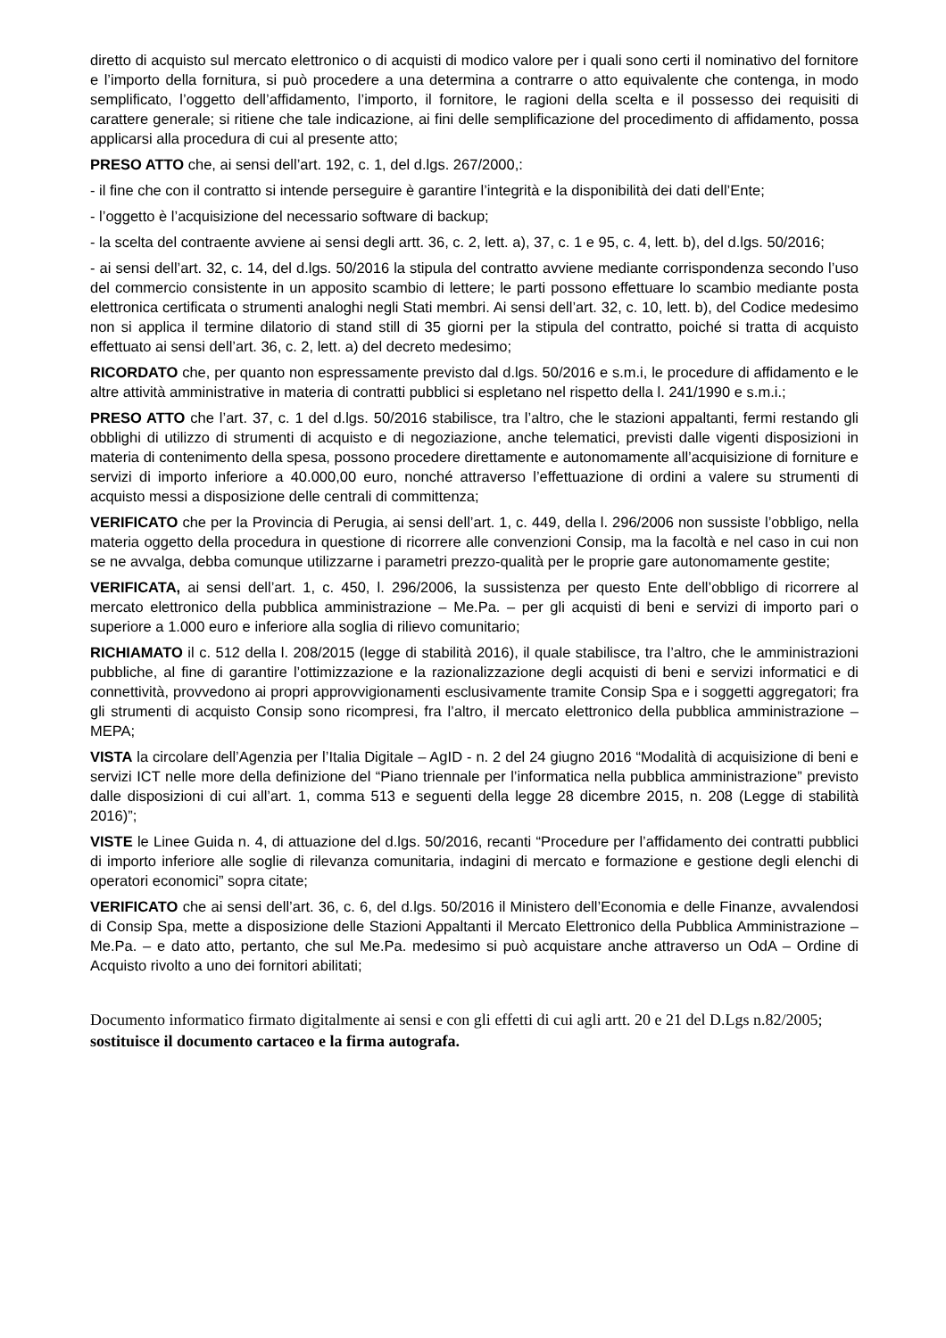diretto di acquisto sul mercato elettronico o di acquisti di modico valore per i quali sono certi il nominativo del fornitore e l’importo della fornitura, si può procedere a una determina a contrarre o atto equivalente che contenga, in modo semplificato, l’oggetto dell’affidamento, l’importo, il fornitore, le ragioni della scelta e il possesso dei requisiti di carattere generale; si ritiene che tale indicazione, ai fini delle semplificazione del procedimento di affidamento, possa applicarsi alla procedura di cui al presente atto;
PRESO ATTO che, ai sensi dell’art. 192, c. 1, del d.lgs. 267/2000,:
- il fine che con il contratto si intende perseguire è garantire l’integrità e la disponibilità dei dati dell’Ente;
- l’oggetto è l’acquisizione del necessario software di backup;
- la scelta del contraente avviene ai sensi degli artt. 36, c. 2, lett. a), 37, c. 1 e 95, c. 4, lett. b), del d.lgs. 50/2016;
- ai sensi dell’art. 32, c. 14, del d.lgs. 50/2016 la stipula del contratto avviene mediante corrispondenza secondo l’uso del commercio consistente in un apposito scambio di lettere; le parti possono effettuare lo scambio mediante posta elettronica certificata o strumenti analoghi negli Stati membri. Ai sensi dell’art. 32, c. 10, lett. b), del Codice medesimo non si applica il termine dilatorio di stand still di 35 giorni per la stipula del contratto, poiché si tratta di acquisto effettuato ai sensi dell’art. 36, c. 2, lett. a) del decreto medesimo;
RICORDATO che, per quanto non espressamente previsto dal d.lgs. 50/2016 e s.m.i, le procedure di affidamento e le altre attività amministrative in materia di contratti pubblici si espletano nel rispetto della l. 241/1990 e s.m.i.;
PRESO ATTO che l’art. 37, c. 1 del d.lgs. 50/2016 stabilisce, tra l’altro, che le stazioni appaltanti, fermi restando gli obblighi di utilizzo di strumenti di acquisto e di negoziazione, anche telematici, previsti dalle vigenti disposizioni in materia di contenimento della spesa, possono procedere direttamente e autonomamente all’acquisizione di forniture e servizi di importo inferiore a 40.000,00 euro, nonché attraverso l’effettuazione di ordini a valere su strumenti di acquisto messi a disposizione delle centrali di committenza;
VERIFICATO che per la Provincia di Perugia, ai sensi dell’art. 1, c. 449, della l. 296/2006 non sussiste l’obbligo, nella materia oggetto della procedura in questione di ricorrere alle convenzioni Consip, ma la facoltà e nel caso in cui non se ne avvalga, debba comunque utilizzarne i parametri prezzo-qualità per le proprie gare autonomamente gestite;
VERIFICATA, ai sensi dell’art. 1, c. 450, l. 296/2006, la sussistenza per questo Ente dell’obbligo di ricorrere al mercato elettronico della pubblica amministrazione – Me.Pa. – per gli acquisti di beni e servizi di importo pari o superiore a 1.000 euro e inferiore alla soglia di rilievo comunitario;
RICHIAMATO il c. 512 della l. 208/2015 (legge di stabilità 2016), il quale stabilisce, tra l’altro, che le amministrazioni pubbliche, al fine di garantire l’ottimizzazione e la razionalizzazione degli acquisti di beni e servizi informatici e di connettività, provvedono ai propri approvvigionamenti esclusivamente tramite Consip Spa e i soggetti aggregatori; fra gli strumenti di acquisto Consip sono ricompresi, fra l’altro, il mercato elettronico della pubblica amministrazione – MEPA;
VISTA la circolare dell’Agenzia per l’Italia Digitale – AgID - n. 2 del 24 giugno 2016 “Modalità di acquisizione di beni e servizi ICT nelle more della definizione del “Piano triennale per l’informatica nella pubblica amministrazione” previsto dalle disposizioni di cui all’art. 1, comma 513 e seguenti della legge 28 dicembre 2015, n. 208 (Legge di stabilità 2016)”;
VISTE le Linee Guida n. 4, di attuazione del d.lgs. 50/2016, recanti “Procedure per l’affidamento dei contratti pubblici di importo inferiore alle soglie di rilevanza comunitaria, indagini di mercato e formazione e gestione degli elenchi di operatori economici” sopra citate;
VERIFICATO che ai sensi dell’art. 36, c. 6, del d.lgs. 50/2016 il Ministero dell’Economia e delle Finanze, avvalendosi di Consip Spa, mette a disposizione delle Stazioni Appaltanti il Mercato Elettronico della Pubblica Amministrazione – Me.Pa. – e dato atto, pertanto, che sul Me.Pa. medesimo si può acquistare anche attraverso un OdA – Ordine di Acquisto rivolto a uno dei fornitori abilitati;
Documento informatico firmato digitalmente ai sensi e con gli effetti di cui agli artt. 20 e 21 del D.Lgs n.82/2005; sostituisce il documento cartaceo e la firma autografa.